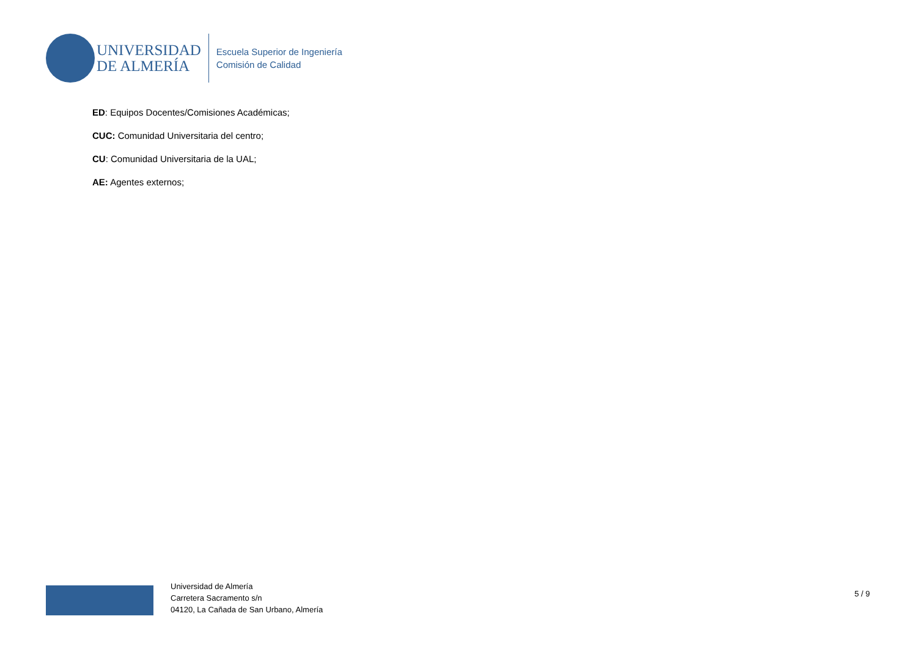UNIVERSIDAD
DE ALMERÍA
Escuela Superior de Ingeniería
Comisión de Calidad
ED: Equipos Docentes/Comisiones Académicas;
CUC: Comunidad Universitaria del centro;
CU: Comunidad Universitaria de la UAL;
AE: Agentes externos;
Universidad de Almería
Carretera Sacramento s/n
04120, La Cañada de San Urbano, Almería
5 / 9